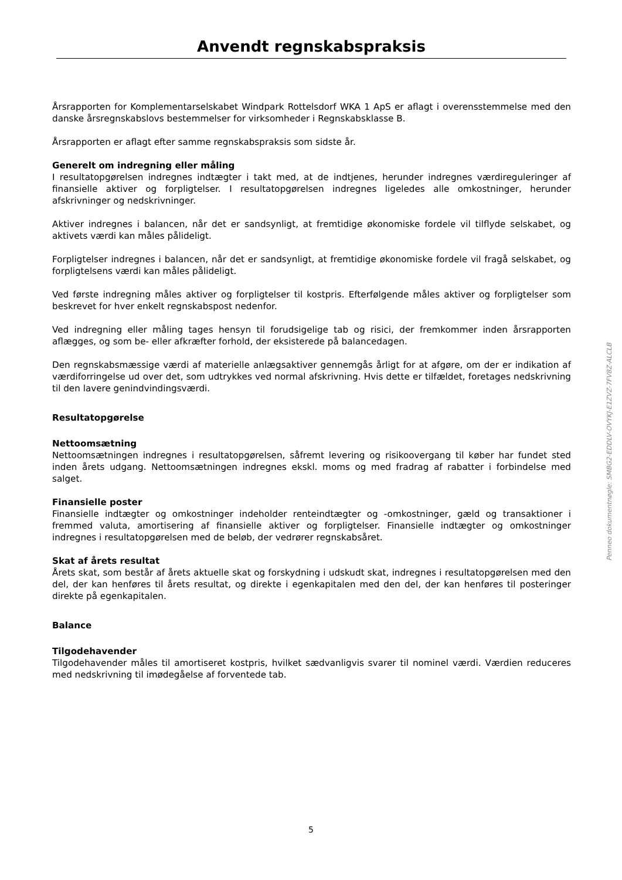Anvendt regnskabspraksis
Årsrapporten for Komplementarselskabet Windpark Rottelsdorf WKA 1 ApS er aflagt i overensstemmelse med den danske årsregnskabslovs bestemmelser for virksomheder i Regnskabsklasse B.
Årsrapporten er aflagt efter samme regnskabspraksis som sidste år.
Generelt om indregning eller måling
I resultatopgørelsen indregnes indtægter i takt med, at de indtjenes, herunder indregnes værdireguleringer af finansielle aktiver og forpligtelser. I resultatopgørelsen indregnes ligeledes alle omkostninger, herunder afskrivninger og nedskrivninger.
Aktiver indregnes i balancen, når det er sandsynligt, at fremtidige økonomiske fordele vil tilflyde selskabet, og aktivets værdi kan måles pålideligt.
Forpligtelser indregnes i balancen, når det er sandsynligt, at fremtidige økonomiske fordele vil fragå selskabet, og forpligtelsens værdi kan måles pålideligt.
Ved første indregning måles aktiver og forpligtelser til kostpris. Efterfølgende måles aktiver og forpligtelser som beskrevet for hver enkelt regnskabspost nedenfor.
Ved indregning eller måling tages hensyn til forudsigelige tab og risici, der fremkommer inden årsrapporten aflægges, og som be- eller afkræfter forhold, der eksisterede på balancedagen.
Den regnskabsmæssige værdi af materielle anlægsaktiver gennemgås årligt for at afgøre, om der er indikation af værdiforringelse ud over det, som udtrykkes ved normal afskrivning. Hvis dette er tilfældet, foretages nedskrivning til den lavere genindvindingsværdi.
Resultatopgørelse
Nettoomsætning
Nettoomsætningen indregnes i resultatopgørelsen, såfremt levering og risikoovergang til køber har fundet sted inden årets udgang. Nettoomsætningen indregnes ekskl. moms og med fradrag af rabatter i forbindelse med salget.
Finansielle poster
Finansielle indtægter og omkostninger indeholder renteindtægter og -omkostninger, gæld og transaktioner i fremmed valuta, amortisering af finansielle aktiver og forpligtelser. Finansielle indtægter og omkostninger indregnes i resultatopgørelsen med de beløb, der vedrører regnskabsåret.
Skat af årets resultat
Årets skat, som består af årets aktuelle skat og forskydning i udskudt skat, indregnes i resultatopgørelsen med den del, der kan henføres til årets resultat, og direkte i egenkapitalen med den del, der kan henføres til posteringer direkte på egenkapitalen.
Balance
Tilgodehavender
Tilgodehavender måles til amortiseret kostpris, hvilket sædvanligvis svarer til nominel værdi. Værdien reduceres med nedskrivning til imødegåelse af forventede tab.
Penneo dokumentnøgle: SMBG2-EDDLV-OVYKJ-E1ZVZ-7FV8Z-ALCLB
5